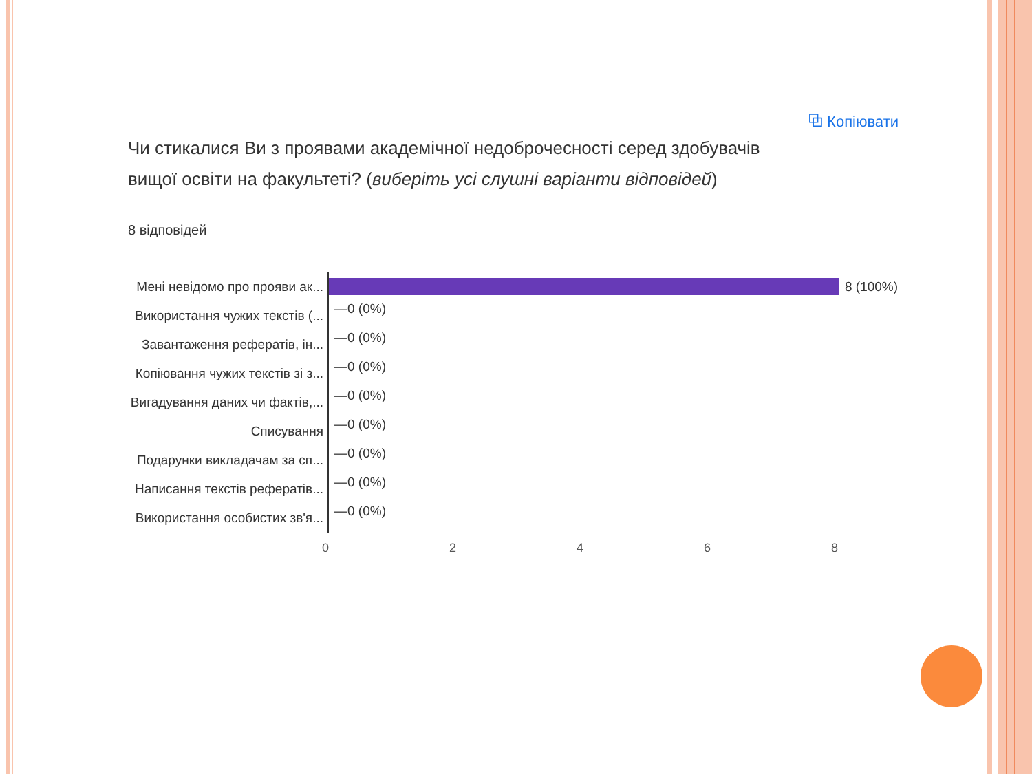⧉ Копіювати
Чи стикалися Ви з проявами академічної недоброчесності серед здобувачів вищої освіти на факультеті? (виберіть усі слушні варіанти відповідей)
8 відповідей
Мені невідомо про прояви ак...
8 (100%)
Використання чужих текстів (...
—0 (0%)
Завантаження рефератів, ін...
—0 (0%)
Копіювання чужих текстів зі з...
—0 (0%)
Вигадування даних чи фактів,...
—0 (0%)
Списування
—0 (0%)
Подарунки викладачам за сп...
—0 (0%)
Написання текстів рефератів...
—0 (0%)
Використання особистих зв'я...
—0 (0%)
0 2 4 6 8